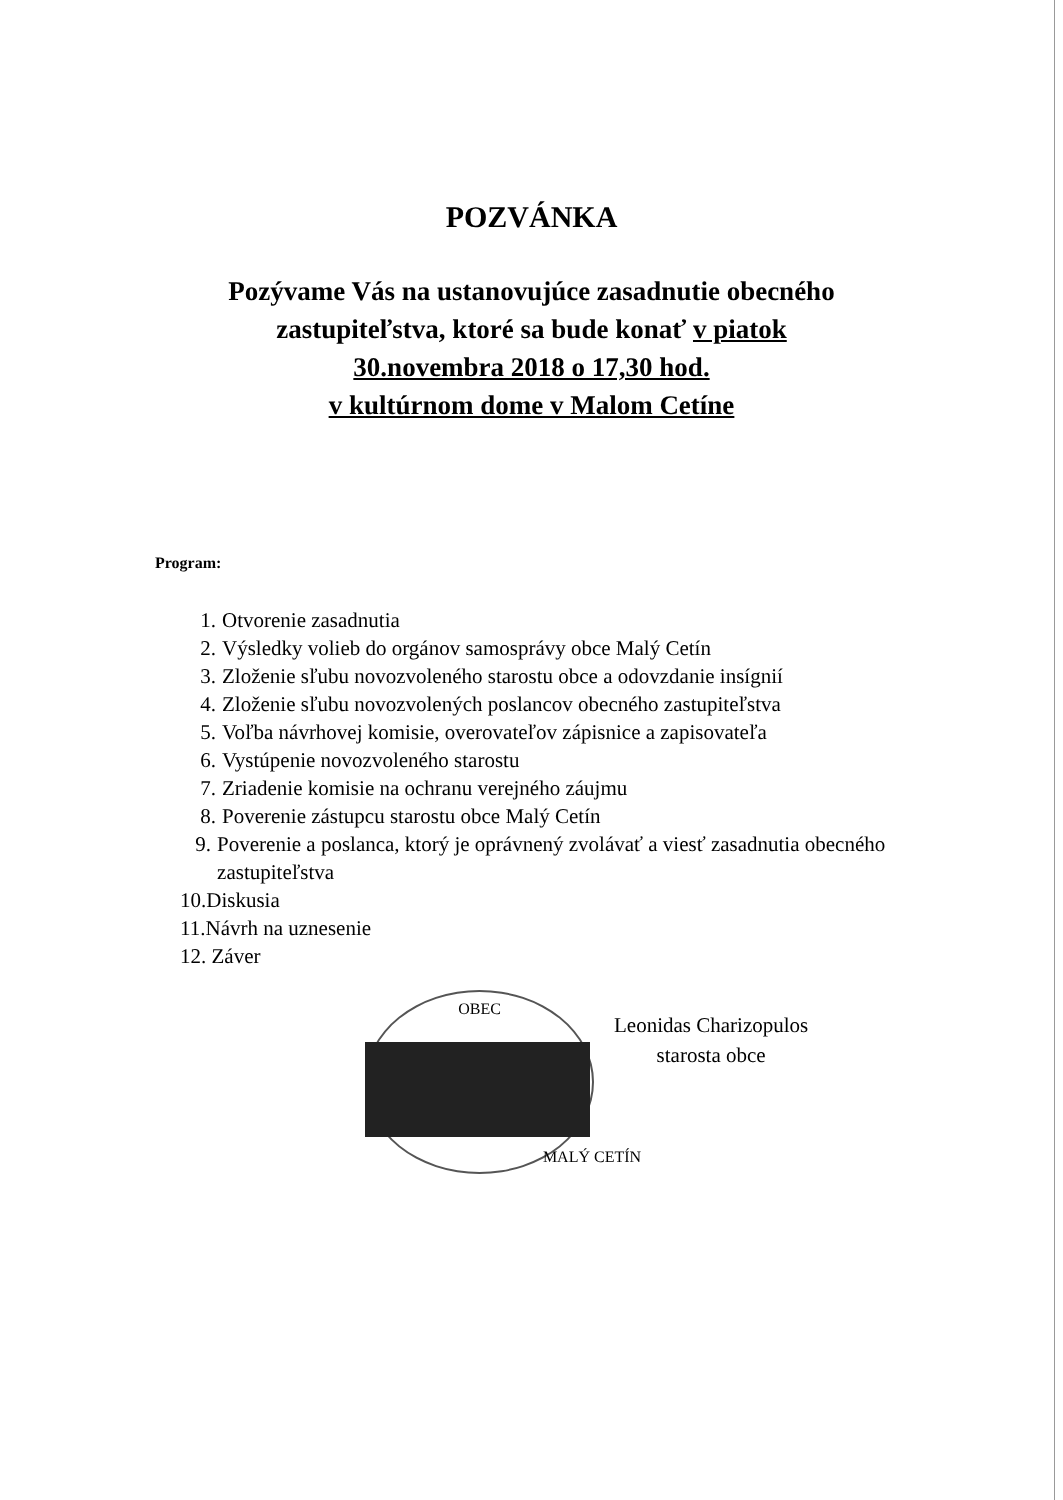POZVÁNKA
Pozývame Vás na ustanovujúce zasadnutie obecného
zastupiteľstva, ktoré sa bude konať v piatok
30.novembra 2018 o 17,30 hod.
v kultúrnom dome v Malom Cetíne
Program:
1. Otvorenie zasadnutia
2. Výsledky volieb do orgánov samosprávy obce Malý Cetín
3. Zloženie sľubu novozvoleného starostu obce a odovzdanie insígnií
4. Zloženie sľubu novozvolených poslancov obecného zastupiteľstva
5. Voľba návrhovej komisie, overovateľov zápisnice a zapisovateľa
6. Vystúpenie novozvoleného starostu
7. Zriadenie komisie na ochranu verejného záujmu
8. Poverenie zástupcu starostu obce Malý Cetín
9. Poverenie a poslanca, ktorý je oprávnený zvolávať a viesť zasadnutia obecného zastupiteľstva
10.Diskusia
11.Návrh na uznesenie
12. Záver
OBEC
MALÝ CETÍN
Leonidas Charizopulos
starosta obce